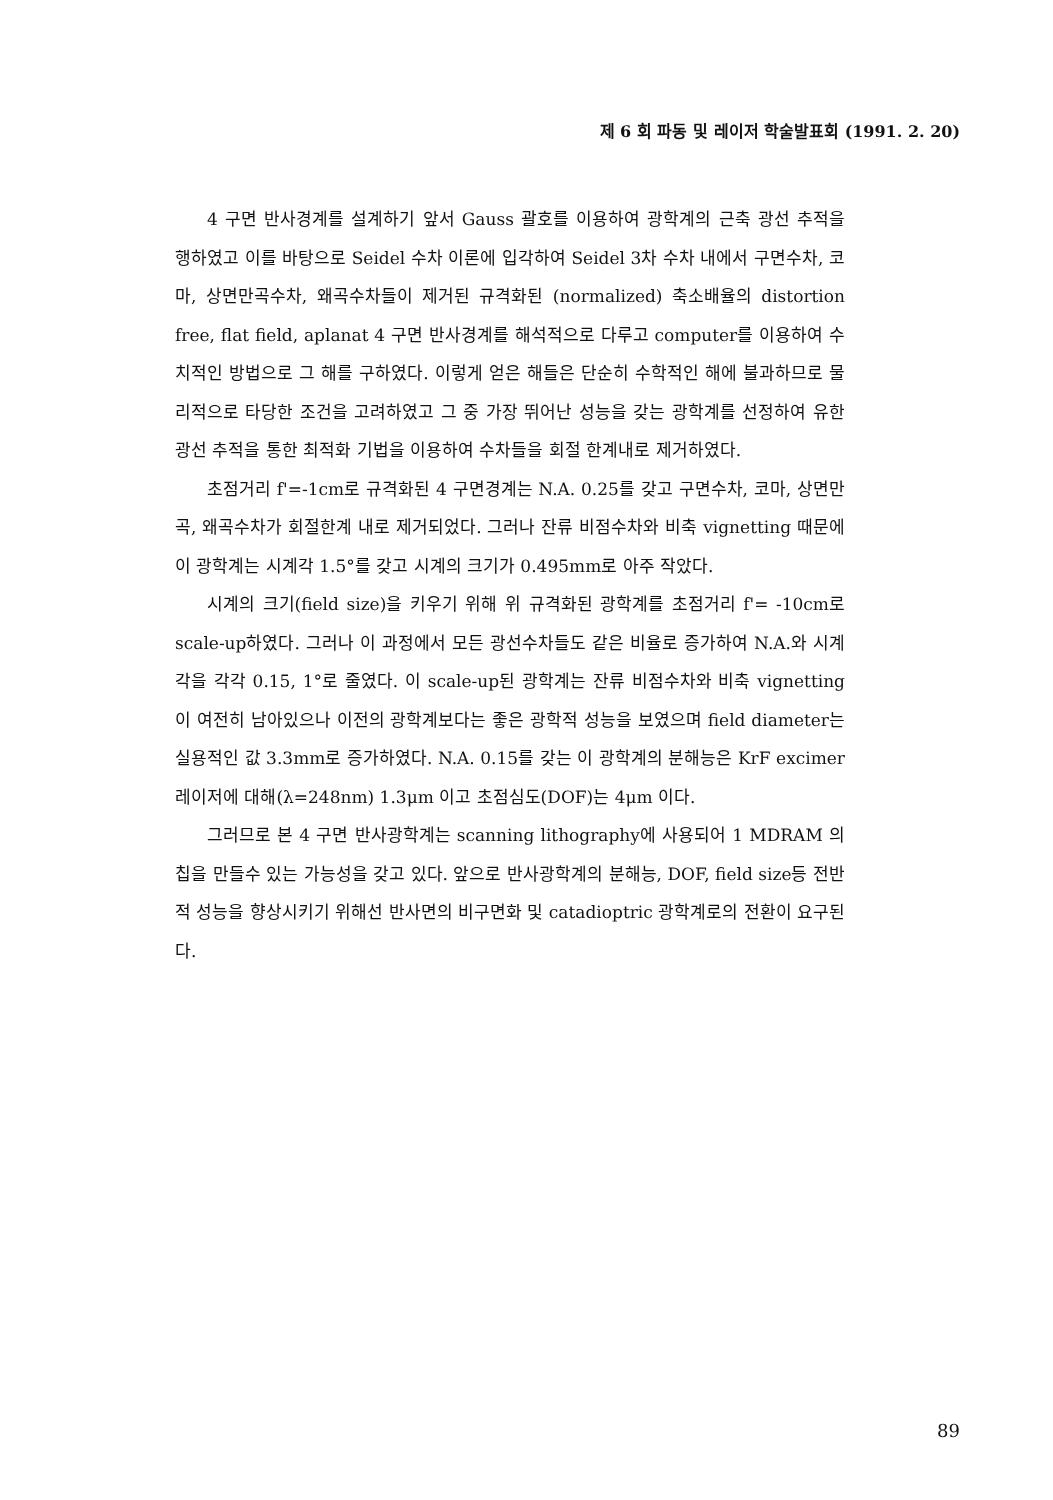제 6 회 파동 및 레이저 학술발표회 (1991. 2. 20)
4 구면 반사경계를 설계하기 앞서 Gauss 괄호를 이용하여 광학계의 근축 광선 추적을 행하였고 이를 바탕으로 Seidel 수차 이론에 입각하여 Seidel 3차 수차 내에서 구면수차, 코마, 상면만곡수차, 왜곡수차들이 제거된 규격화된 (normalized) 축소배율의 distortion free, flat field, aplanat 4 구면 반사경계를 해석적으로 다루고 computer를 이용하여 수치적인 방법으로 그 해를 구하였다. 이렇게 얻은 해들은 단순히 수학적인 해에 불과하므로 물리적으로 타당한 조건을 고려하였고 그 중 가장 뛰어난 성능을 갖는 광학계를 선정하여 유한광선 추적을 통한 최적화 기법을 이용하여 수차들을 회절 한계내로 제거하였다.
초점거리 f'=-1cm로 규격화된 4 구면경계는 N.A. 0.25를 갖고 구면수차, 코마, 상면만곡, 왜곡수차가 회절한계 내로 제거되었다. 그러나 잔류 비점수차와 비축 vignetting 때문에 이 광학계는 시계각 1.5°를 갖고 시계의 크기가 0.495mm로 아주 작았다.
시계의 크기(field size)을 키우기 위해 위 규격화된 광학계를 초점거리 f'= -10cm로 scale-up하였다. 그러나 이 과정에서 모든 광선수차들도 같은 비율로 증가하여 N.A.와 시계각을 각각 0.15, 1°로 줄였다. 이 scale-up된 광학계는 잔류 비점수차와 비축 vignetting이 여전히 남아있으나 이전의 광학계보다는 좋은 광학적 성능을 보였으며 field diameter는 실용적인 값 3.3mm로 증가하였다. N.A. 0.15를 갖는 이 광학계의 분해능은 KrF excimer 레이저에 대해(λ=248nm) 1.3μm 이고 초점심도(DOF)는 4μm 이다.
그러므로 본 4 구면 반사광학계는 scanning lithography에 사용되어 1 MDRAM 의 칩을 만들수 있는 가능성을 갖고 있다. 앞으로 반사광학계의 분해능, DOF, field size등 전반적 성능을 향상시키기 위해선 반사면의 비구면화 및 catadioptric 광학계로의 전환이 요구된다.
89